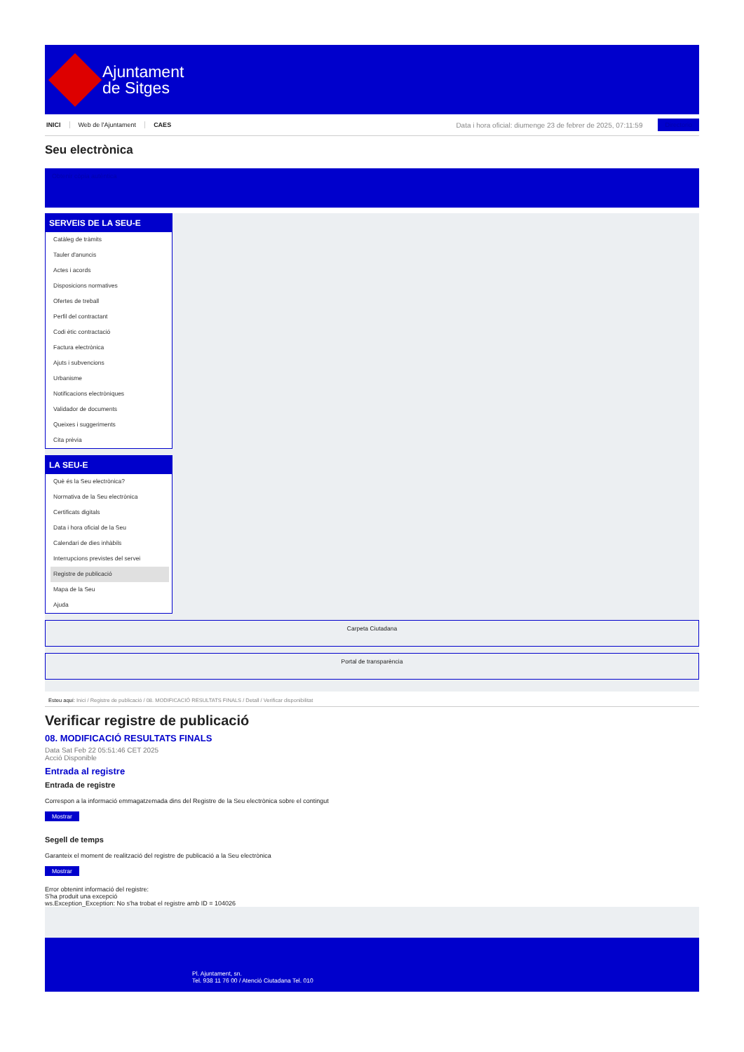Ajuntament
de Sitges
INICI Web de l'Ajuntament CAES Data i hora oficial: diumenge 23 de febrer de 2025, 07:11:59
Directorio
Seu electrònica
Obtenir còpia autèntica
SERVEIS DE LA SEU-E
Catàleg de tràmits
Tauler d'anuncis
Actes i acords
Disposicions normatives
Ofertes de treball
Perfil del contractant
Codi ètic contractació
Factura electrònica
Ajuts i subvencions
Urbanisme
Notificacions electròniques
Validador de documents
Queixes i suggeriments
Cita prèvia
LA SEU-E
Què és la Seu electrònica?
Normativa de la Seu electrònica
Certificats digitals
Data i hora oficial de la Seu
Calendari de dies inhàbils
Interrupcions previstes del servei
Registre de publicació
Mapa de la Seu
Ajuda
Carpeta Ciutadana
Portal de transparència
Esteu aquí: Inici / Registre de publicació / 08. MODIFICACIÓ RESULTATS FINALS / Detall / Verificar disponibilitat
Verificar registre de publicació
08. MODIFICACIÓ RESULTATS FINALS
Data Sat Feb 22 05:51:46 CET 2025
Acció Disponible
Entrada al registre
Entrada de registre
Correspon a la informació emmagatzemada dins del Registre de la Seu electrònica sobre el contingut
Mostrar
Segell de temps
Garanteix el moment de realització del registre de publicació a la Seu electrònica
Mostrar
Error obtenint informació del registre:
S'ha produit una excepció
ws.Exception_Exception: No s'ha trobat el registre amb ID = 104026
Pl. Ajuntament, sn.
Tel. 938 11 76 00 / Atenció Ciutadana Tel. 010